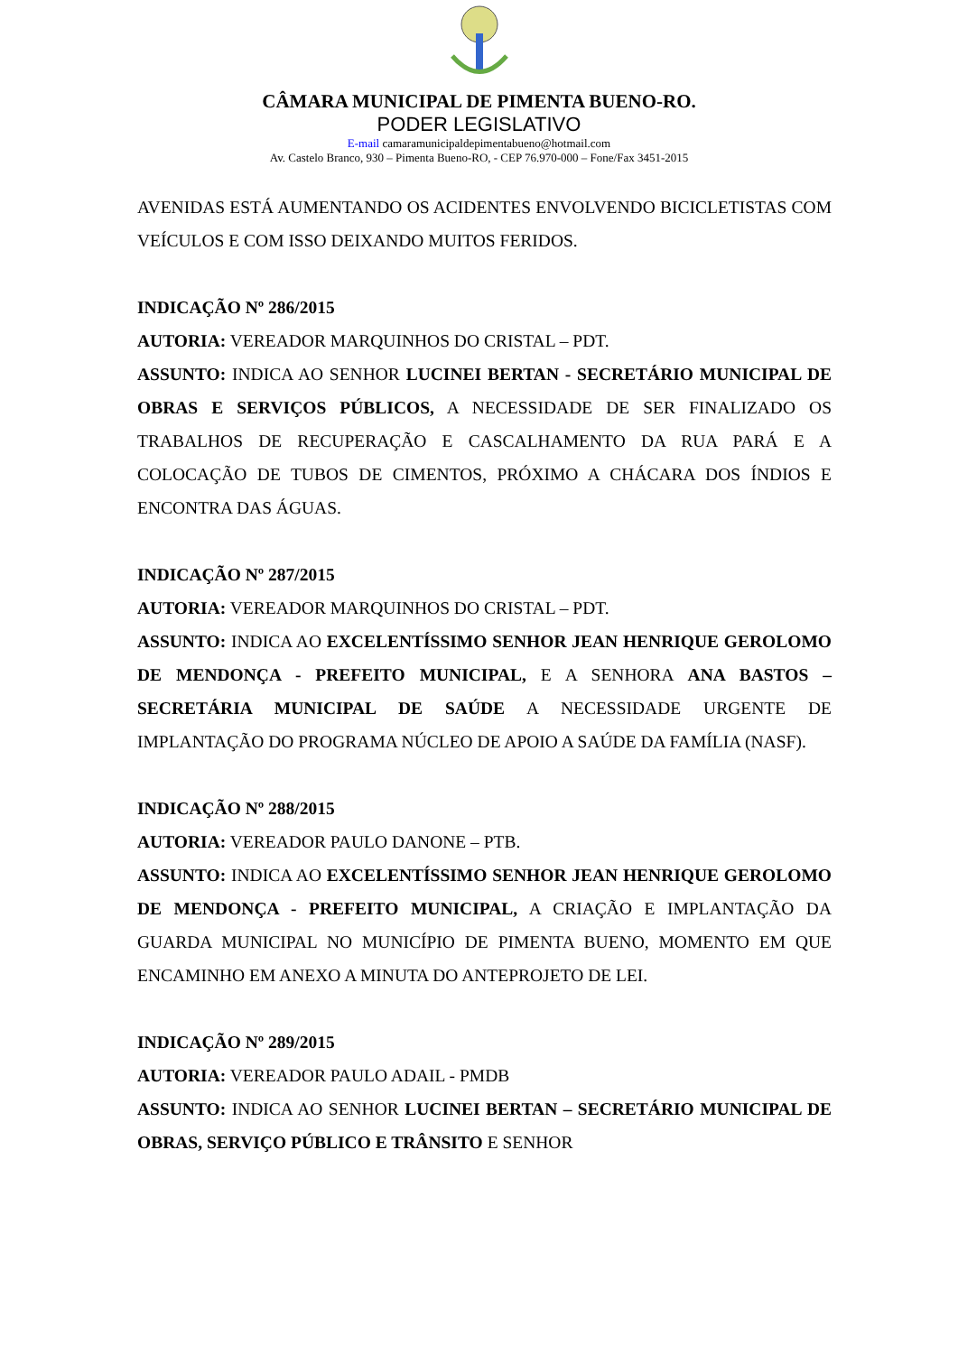CÂMARA MUNICIPAL DE PIMENTA BUENO-RO.
PODER LEGISLATIVO
E-mail camaramunicipaldepimentabueno@hotmail.com
Av. Castelo Branco, 930 – Pimenta Bueno-RO, - CEP 76.970-000 – Fone/Fax 3451-2015
AVENIDAS ESTÁ AUMENTANDO OS ACIDENTES ENVOLVENDO BICICLETISTAS COM VEÍCULOS E COM ISSO DEIXANDO MUITOS FERIDOS.
INDICAÇÃO Nº 286/2015
AUTORIA: VEREADOR MARQUINHOS DO CRISTAL – PDT.
ASSUNTO: INDICA AO SENHOR LUCINEI BERTAN - SECRETÁRIO MUNICIPAL DE OBRAS E SERVIÇOS PÚBLICOS, A NECESSIDADE DE SER FINALIZADO OS TRABALHOS DE RECUPERAÇÃO E CASCALHAMENTO DA RUA PARÁ E A COLOCAÇÃO DE TUBOS DE CIMENTOS, PRÓXIMO A CHÁCARA DOS ÍNDIOS E ENCONTRA DAS ÁGUAS.
INDICAÇÃO Nº 287/2015
AUTORIA: VEREADOR MARQUINHOS DO CRISTAL – PDT.
ASSUNTO: INDICA AO EXCELENTÍSSIMO SENHOR JEAN HENRIQUE GEROLOMO DE MENDONÇA - PREFEITO MUNICIPAL, E A SENHORA ANA BASTOS – SECRETÁRIA MUNICIPAL DE SAÚDE A NECESSIDADE URGENTE DE IMPLANTAÇÃO DO PROGRAMA NÚCLEO DE APOIO A SAÚDE DA FAMÍLIA (NASF).
INDICAÇÃO Nº 288/2015
AUTORIA: VEREADOR PAULO DANONE – PTB.
ASSUNTO: INDICA AO EXCELENTÍSSIMO SENHOR JEAN HENRIQUE GEROLOMO DE MENDONÇA - PREFEITO MUNICIPAL, A CRIAÇÃO E IMPLANTAÇÃO DA GUARDA MUNICIPAL NO MUNICÍPIO DE PIMENTA BUENO, MOMENTO EM QUE ENCAMINHO EM ANEXO A MINUTA DO ANTEPROJETO DE LEI.
INDICAÇÃO Nº 289/2015
AUTORIA: VEREADOR PAULO ADAIL - PMDB
ASSUNTO: INDICA AO SENHOR LUCINEI BERTAN – SECRETÁRIO MUNICIPAL DE OBRAS, SERVIÇO PÚBLICO E TRÂNSITO E SENHOR